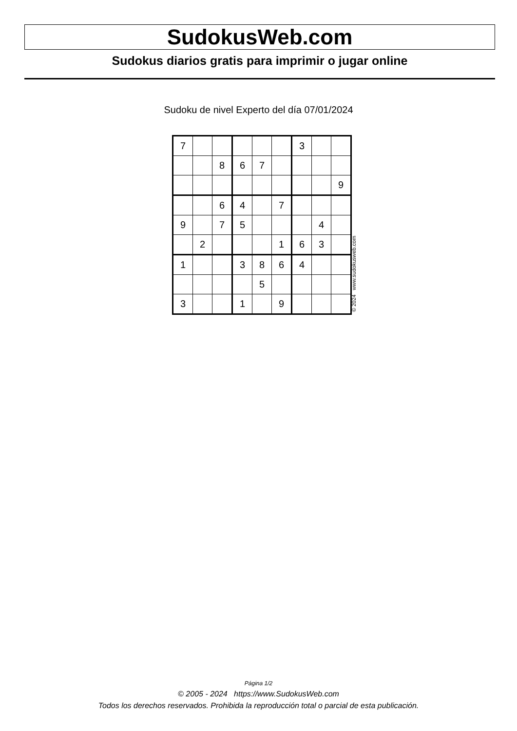SudokusWeb.com
Sudokus diarios gratis para imprimir o jugar online
Sudoku de nivel Experto del día 07/01/2024
| 7 | | | | | | 3 | | |
| | | 8 | 6 | 7 | | | | |
| | | | | | | | | 9 |
| | | 6 | 4 | | 7 | | | |
| 9 | | 7 | 5 | | | | 4 | |
| | 2 | | | | 1 | 6 | 3 | |
| 1 | | | 3 | 8 | 6 | 4 | | |
| | | | | 5 | | | | |
| 3 | | | 1 | | 9 | | | |
© 2024 www.sudokusweb.com
Página 1/2
© 2005 - 2024 https://www.SudokusWeb.com
Todos los derechos reservados. Prohibida la reproducción total o parcial de esta publicación.